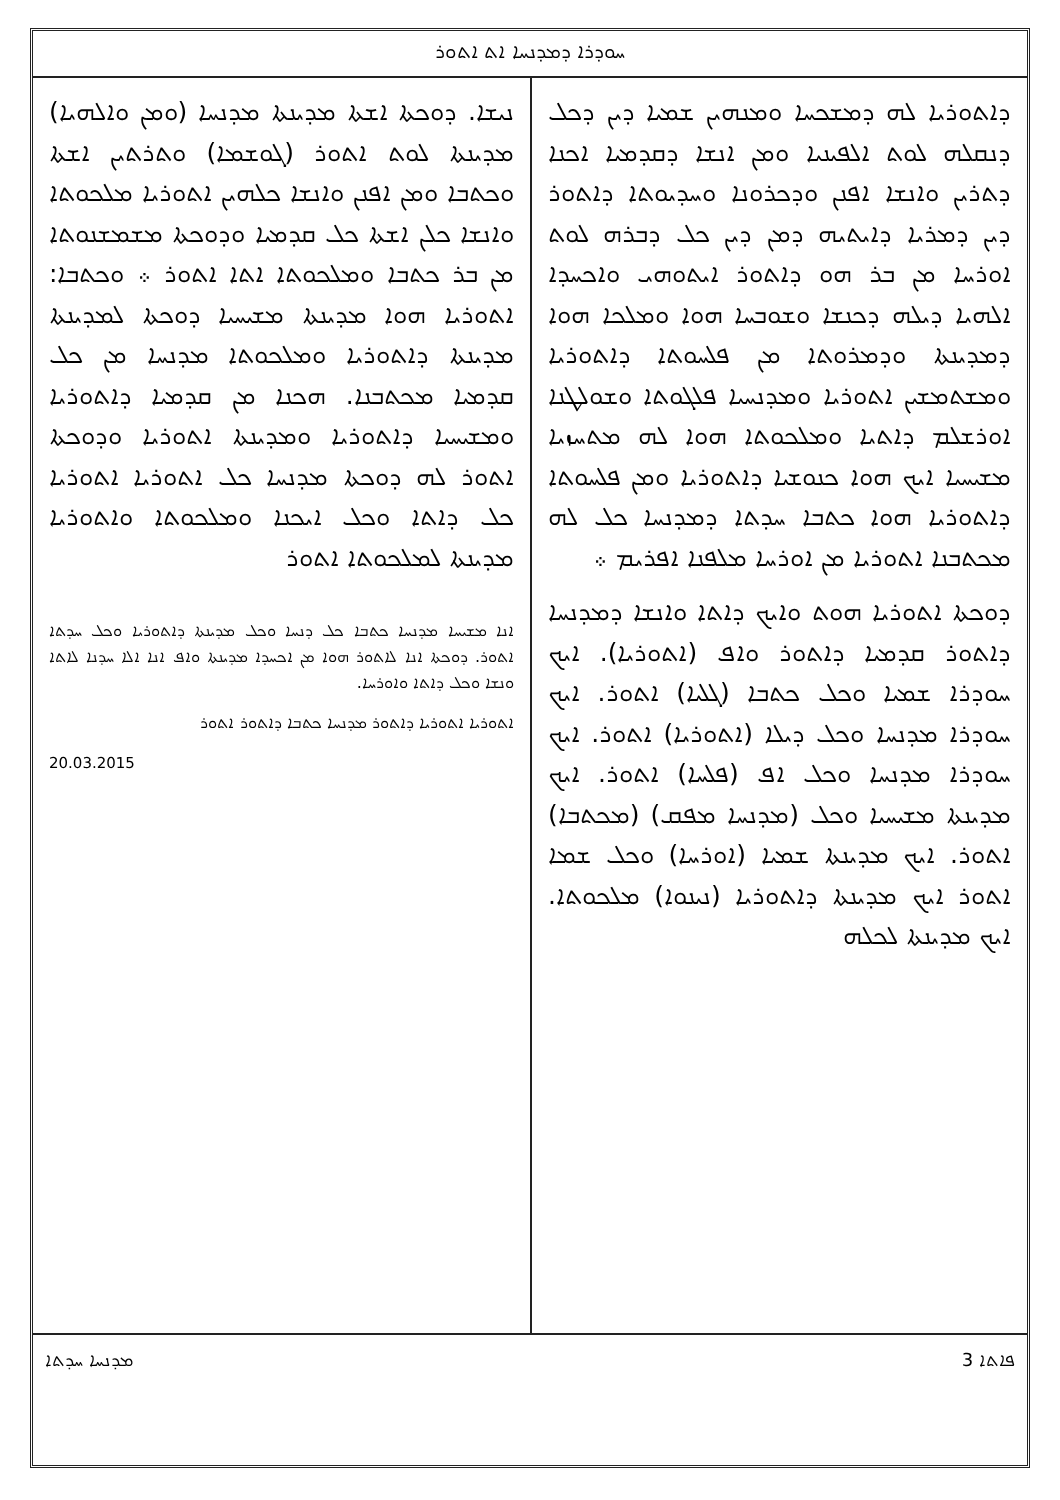ܚܘܕܪܐ ܕܡܕܢܚܐ ܐܬ ܐܬܘܪ
ܕܐܬܘܪܝܐ ܠܗ ܕܡܫܟܚܐ ܘܡܢܗܝܢ ܫܡܝܐ ܕܝܢ ܕܟܠ ܕܢܩܠܗ ܠܘܬ ܐܠܦܝܢܝܐ ܘܡܢ ܐܢܫܐ ܕܩܕܡܝܐ ܐܟܢܐ ܕܬܪܝܢ ܘܐܢܫܐ ܐܦܢܢ ܘܕܟܪܘܢܐ ܘܚܕܝܘܬܐ ܕܐܬܘܪ ܕܝܢ ܕܡܪܝܐ ܕܐܝܬܝܗ ܕܡܢ ܕܝܢ ܟܠ ܕܒܪܗ ܠܘܬ ܐܘܪܚܐ ܡܢ ܒܪ ܗܘ ܕܐܬܘܪ ܐܝܬܘܗܝ ܘܐܟܚܕܐ ܐܠܗܝܐ ܕܝܠܗ ܕܟܢܫܐ ܘܫܘܒܚܐ ܗܘܐ ܘܡܠܟܐ ܗܘܐ ܕܡܕܝܢܬܐ ܘܕܡܪܘܬܐ ܡܢ ܦܠܚܘܬܐ ܕܐܬܘܪܝܐ ܘܡܫܬܡܫܝܢ ܐܬܘܪܝܐ ܘܡܕܢܚܝܐ ܦܠܓܘܬܐ ܘܫܘܠܛܢܐ ܐܘܪܫܠܡ ܕܐܬܝܐ ܘܡܠܟܘܬܐ ܗܘܐ ܠܗ ܡܬܚܙܝܐ ܡܫܝܚܝܐ ܐܝܟ ܗܘܐ ܟܢܘܫܝܐ ܕܐܬܘܪܝܐ ܘܡܢ ܦܠܚܘܬܐ ܕܐܬܘܪܝܐ ܗܘܐ ܟܬܒܐ ܚܕܬܐ ܕܡܕܢܚܐ ܟܠ ܠܗ ܡܟܬܒܢܐ ܐܬܘܪܝܐ ܡܢ ܐܘܪܚܐ ܡܠܦܢܐ ܐܦܪܝܡ ܀
ܕܘܟܬܐ ܐܬܘܪܝܐ ܗܘܬ ܘܐܝܟ ܕܐܬܐ ܘܐܢܫܐ ܕܡܕܢܚܐ ܕܐܬܘܪ ܩܕܡܝܐ ܕܐܬܘܪ ܘܐܦ (ܐܬܘܪܝܐ). ܐܝܟ ܚܘܕܪܐ ܫܡܝܐ ܘܟܠ ܟܬܒܐ (ܓܠܝܐ) ܐܬܘܪ. ܐܝܟ ܚܘܕܪܐ ܡܕܢܚܐ ܘܟܠ ܕܝܠܐ (ܐܬܘܪܝܐ) ܐܬܘܪ. ܐܝܟ ܚܘܕܪܐ ܡܕܢܚܐ ܘܟܠ ܐܦ (ܦܠܚܐ) ܐܬܘܪ. ܐܝܟ ܡܕܝܢܬܐ ܡܫܝܚܝܐ ܘܟܠ (ܡܕܢܚܐ ܡܦܩ) (ܡܟܬܒܐ) ܐܬܘܪ. ܐܝܟ ܡܕܝܢܬܐ ܫܡܝܐ (ܐܘܪܚܐ) ܘܟܠ ܫܡܐ ܐܬܘܪ ܐܝܟ ܡܕܝܢܬܐ ܕܐܬܘܪܝܐ (ܢܝܢܘܐ) ܡܠܟܘܬܐ. ܐܝܟ ܡܕܝܢܬܐ ܠܟܠܗ
ܢܝܫܐ. ܕܘܟܬܐ ܐܫܬܐ ܡܕܝܢܬܐ ܡܕܢܚܐ (ܘܡܢ ܘܐܠܗܝܐ) ܡܕܝܢܬܐ ܠܘܬ ܐܬܘܪ (ܓܘܫܡܐ) ܘܬܪܬܝܢ ܐܫܬܐ ܘܟܬܒܐ ܘܡܢ ܐܦܢܢ ܘܐܢܫܐ ܟܠܗܝܢ ܐܬܘܪܝܐ ܡܠܟܘܬܐ ܘܐܢܫܐ ܟܠܢ ܐܫܬܐ ܟܠ ܩܕܡܝܐ ܘܕܘܟܬܐ ܡܫܡܫܢܘܬܐ ܡܢ ܒܪ ܟܬܒܐ ܘܡܠܟܘܬܐ ܐܬܐ ܐܬܘܪ ܀ ܘܟܬܒܐ: ܐܬܘܪܝܐ ܗܘܐ ܡܕܝܢܬܐ ܡܫܝܚܝܐ ܕܘܟܬܐ ܠܡܕܝܢܬܐ ܡܕܝܢܬܐ ܕܐܬܘܪܝܐ ܘܡܠܟܘܬܐ ܡܕܢܚܐ ܡܢ ܟܠ ܩܕܡܝܐ ܡܟܬܒܢܐ. ܗܟܢܐ ܡܢ ܩܕܡܝܐ ܕܐܬܘܪܝܐ ܘܡܫܝܚܝܐ ܕܐܬܘܪܝܐ ܘܡܕܝܢܬܐ ܐܬܘܪܝܐ ܘܕܘܟܬܐ ܐܬܘܪ ܠܗ ܕܘܟܬܐ ܡܕܢܚܐ ܟܠ ܐܬܘܪܝܐ ܐܬܘܪܝܐ ܟܠ ܕܐܬܐ ܘܟܠ ܐܝܟܢܐ ܘܡܠܟܘܬܐ ܘܐܬܘܪܝܐ ܡܕܝܢܬܐ ܠܡܠܟܘܬܐ ܐܬܘܪ
ܐܢܐ ܡܫܝܚܐ ܡܕܢܚܐ ܟܬܒܐ ܟܠ ܕܢܚܐ ܘܟܠ ܡܕܝܢܬܐ ܕܐܬܘܪܝܐ ܘܟܠ ܚܕܬܐ ܐܬܘܪ. ܕܘܟܬܐ ܐܢܐ ܠܐܬܘܪ ܗܘܐ ܡܢ ܐܟܚܕܐ ܡܕܝܢܬܐ ܘܐܦ ܐܢܐ ܐܠܐ ܚܕܢܐ ܠܐܬܐ ܘܢܫܐ ܘܟܠ ܕܐܬܐ ܘܐܘܪܚܐ.
ܐܬܘܪܝܐ ܐܬܘܪܝܐ ܕܐܬܘܪ ܡܕܢܚܐ ܟܬܒܐ ܕܐܬܘܪ ܐܬܘܪ
20.03.2015
ܡܕܢܚܐ ܚܕܬܐ 3 ܦܐܬܐ